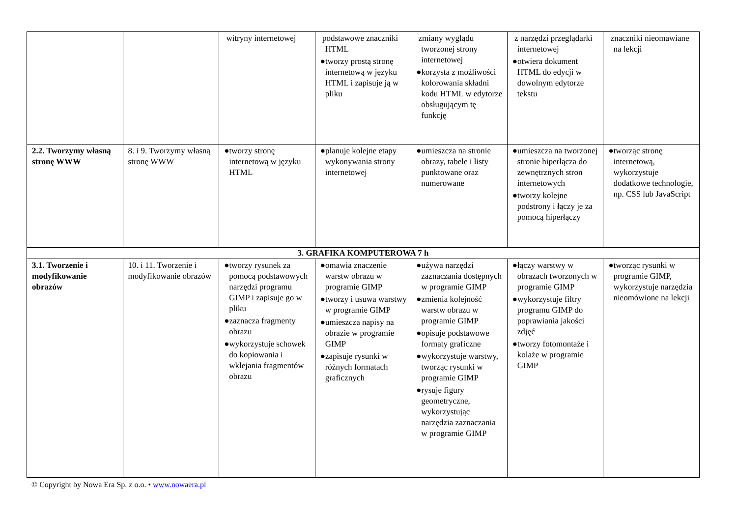| | | witryny internetowej | podstawowe znaczniki HTML ●tworzy prostą stronę internetową w języku HTML i zapisuje ją w pliku | zmiany wyglądu tworzonej strony internetowej ●korzysta z możliwości kolorowania składni kodu HTML w edytorze obsługującym tę funkcję | z narzędzi przeglądarki internetowej ●otwiera dokument HTML do edycji w dowolnym edytorze tekstu | znaczniki nieomawiane na lekcji |
| 2.2. Tworzymy własną stronę WWW | 8. i 9. Tworzymy własną stronę WWW | ●tworzy stronę internetową w języku HTML | ●planuje kolejne etapy wykonywania strony internetowej | ●umieszcza na stronie obrazy, tabele i listy punktowane oraz numerowane | ●umieszcza na tworzonej stronie hiperłącza do zewnętrznych stron internetowych ●tworzy kolejne podstrony i łączy je za pomocą hiperłączy | ●tworząc stronę internetową, wykorzystuje dodatkowe technologie, np. CSS lub JavaScript |
| 3. GRAFIKA KOMPUTEROWA 7 h | | | | | | |
| 3.1. Tworzenie i modyfikowanie obrazów | 10. i 11. Tworzenie i modyfikowanie obrazów | ●tworzy rysunek za pomocą podstawowych narzędzi programu GIMP i zapisuje go w pliku ●zaznacza fragmenty obrazu ●wykorzystuje schowek do kopiowania i wklejania fragmentów obrazu | ●omawia znaczenie warstw obrazu w programie GIMP ●tworzy i usuwa warstwy w programie GIMP ●umieszcza napisy na obrazie w programie GIMP ●zapisuje rysunki w różnych formatach graficznych | ●używa narzędzi zaznaczania dostępnych w programie GIMP ●zmienia kolejność warstw obrazu w programie GIMP ●opisuje podstawowe formaty graficzne ●wykorzystuje warstwy, tworząc rysunki w programie GIMP ●rysuje figury geometryczne, wykorzystując narzędzia zaznaczania w programie GIMP | ●łączy warstwy w obrazach tworzonych w programie GIMP ●wykorzystuje filtry programu GIMP do poprawiania jakości zdjęć ●tworzy fotomontaże i kolaże w programie GIMP | ●tworząc rysunki w programie GIMP, wykorzystuje narzędzia nieomówione na lekcji |
© Copyright by Nowa Era Sp. z o.o. • www.nowaera.pl